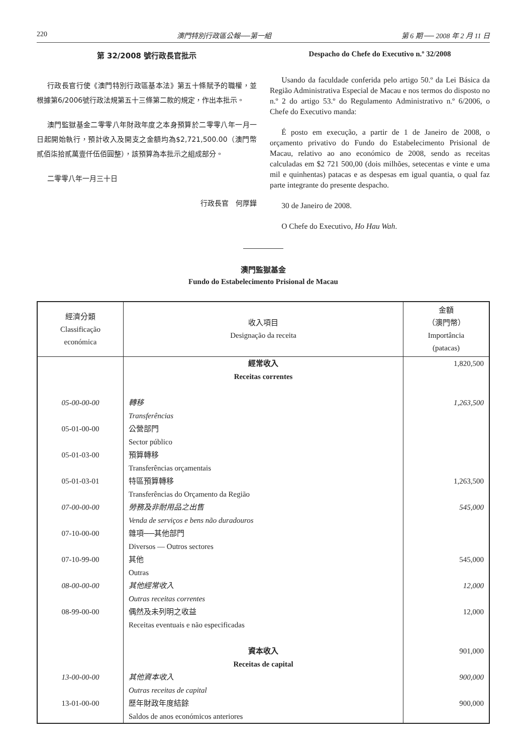220 澳門特別行政區公報──第一組 第 6 期 ── 2008 年 2 月 11 日
第 32/2008 號行政長官批示
行政長官行使《澳門特別行政區基本法》第五十條賦予的職權，並根據第6/2006號行政法規第五十三條第二款的規定，作出本批示。
澳門監獄基金二零零八年財政年度之本身預算於二零零八年一月一日起開始執行，預計收入及開支之金額均為$2,721,500.00（澳門幣貳佰柒拾貳萬壹仟伍佰圓整），該預算為本批示之組成部分。
二零零八年一月三十日
行政長官　何厚鏵
Despacho do Chefe do Executivo n.º 32/2008
Usando da faculdade conferida pelo artigo 50.º da Lei Básica da Região Administrativa Especial de Macau e nos termos do disposto no n.º 2 do artigo 53.º do Regulamento Administrativo n.º 6/2006, o Chefe do Executivo manda:
É posto em execução, a partir de 1 de Janeiro de 2008, o orçamento privativo do Fundo do Estabelecimento Prisional de Macau, relativo ao ano económico de 2008, sendo as receitas calculadas em $2 721 500,00 (dois milhões, setecentas e vinte e uma mil e quinhentas) patacas e as despesas em igual quantia, o qual faz parte integrante do presente despacho.
30 de Janeiro de 2008.
O Chefe do Executivo, Ho Hau Wah.
澳門監獄基金
Fundo do Estabelecimento Prisional de Macau
| 經濟分類 Classificação económica | 收入項目 Designação da receita | 金額 （澳門幣） Importância (patacas) |
| --- | --- | --- |
| | 經常收入 Receitas correntes | 1,820,500 |
| 05-00-00-00 | 轉移 Transferências | 1,263,500 |
| 05-01-00-00 | 公營部門 Sector público | |
| 05-01-03-00 | 預算轉移 Transferências orçamentais | |
| 05-01-03-01 | 特區預算轉移 Transferências do Orçamento da Região | 1,263,500 |
| 07-00-00-00 | 勞務及非耐用品之出售 Venda de serviços e bens não duradouros | 545,000 |
| 07-10-00-00 | 雜項──其他部門 Diversos — Outros sectores | |
| 07-10-99-00 | 其他 Outras | 545,000 |
| 08-00-00-00 | 其他經常收入 Outras receitas correntes | 12,000 |
| 08-99-00-00 | 偶然及未列明之收益 Receitas eventuais e não especificadas | 12,000 |
| | 資本收入 Receitas de capital | 901,000 |
| 13-00-00-00 | 其他資本收入 Outras receitas de capital | 900,000 |
| 13-01-00-00 | 歷年財政年度結餘 Saldos de anos económicos anteriores | 900,000 |